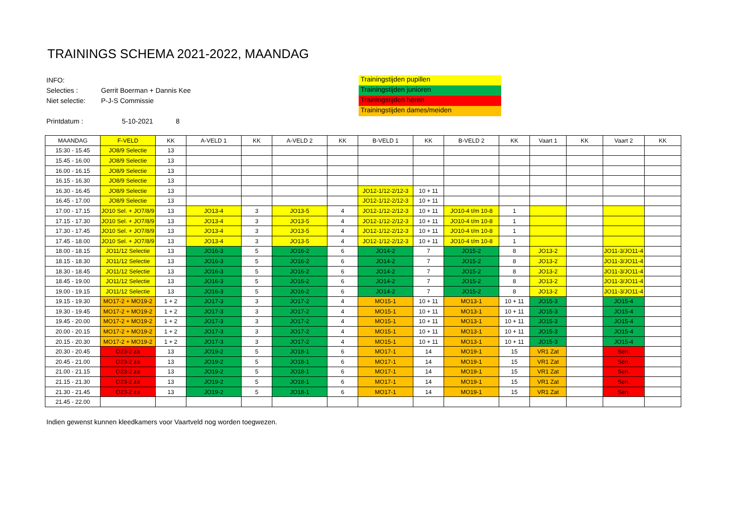TRAININGS SCHEMA 2021-2022, MAANDAG
INFO:
Selecties : Gerrit Boerman + Dannis Kee
Niet selectie: P-J-S Commissie
Printdatum : 5-10-2021 8
Trainingstijden pupillen
Trainingstijden junioren
Trainingstijden heren
Trainingstijden dames/meiden
| MAANDAG | F-VELD | KK | A-VELD 1 | KK | A-VELD 2 | KK | B-VELD 1 | KK | B-VELD 2 | KK | Vaart 1 | KK | Vaart 2 | KK |
| 15:30 - 15.45 | JO8/9 Selectie | 13 | | | | | | | | | | | | |
| 15.45 - 16.00 | JO8/9 Selectie | 13 | | | | | | | | | | | | |
| 16.00 - 16.15 | JO8/9 Selectie | 13 | | | | | | | | | | | | |
| 16.15 - 16.30 | JO8/9 Selectie | 13 | | | | | | | | | | | | |
| 16.30 - 16.45 | JO8/9 Selectie | 13 | | | | | JO12-1/12-2/12-3 | 10 + 11 | | | | | | |
| 16.45 - 17.00 | JO8/9 Selectie | 13 | | | | | JO12-1/12-2/12-3 | 10 + 11 | | | | | | |
| 17.00 - 17.15 | JO10 Sel. + JO7/8/9 | 13 | JO13-4 | 3 | JO13-5 | 4 | JO12-1/12-2/12-3 | 10 + 11 | JO10-4 t/m 10-8 | 1 | | | | |
| 17.15 - 17.30 | JO10 Sel. + JO7/8/9 | 13 | JO13-4 | 3 | JO13-5 | 4 | JO12-1/12-2/12-3 | 10 + 11 | JO10-4 t/m 10-8 | 1 | | | | |
| 17.30 - 17.45 | JO10 Sel. + JO7/8/9 | 13 | JO13-4 | 3 | JO13-5 | 4 | JO12-1/12-2/12-3 | 10 + 11 | JO10-4 t/m 10-8 | 1 | | | | |
| 17.45 - 18.00 | JO10 Sel. + JO7/8/9 | 13 | JO13-4 | 3 | JO13-5 | 4 | JO12-1/12-2/12-3 | 10 + 11 | JO10-4 t/m 10-8 | 1 | | | | |
| 18.00 - 18.15 | JO11/12 Selectie | 13 | JO16-3 | 5 | JO16-2 | 6 | JO14-2 | 7 | JO15-2 | 8 | JO13-2 | | JO11-3/JO11-4 | |
| 18.15 - 18.30 | JO11/12 Selectie | 13 | JO16-3 | 5 | JO16-2 | 6 | JO14-2 | 7 | JO15-2 | 8 | JO13-2 | | JO11-3/JO11-4 | |
| 18.30 - 18.45 | JO11/12 Selectie | 13 | JO16-3 | 5 | JO16-2 | 6 | JO14-2 | 7 | JO15-2 | 8 | JO13-2 | | JO11-3/JO11-4 | |
| 18.45 - 19.00 | JO11/12 Selectie | 13 | JO16-3 | 5 | JO16-2 | 6 | JO14-2 | 7 | JO15-2 | 8 | JO13-2 | | JO11-3/JO11-4 | |
| 19.00 - 19.15 | JO11/12 Selectie | 13 | JO16-3 | 5 | JO16-2 | 6 | JO14-2 | 7 | JO15-2 | 8 | JO13-2 | | JO11-3/JO11-4 | |
| 19.15 - 19.30 | MO17-2 + MO19-2 | 1 + 2 | JO17-3 | 3 | JO17-2 | 4 | MO15-1 | 10 + 11 | MO13-1 | 10 + 11 | JO15-3 | | JO15-4 | |
| 19.30 - 19.45 | MO17-2 + MO19-2 | 1 + 2 | JO17-3 | 3 | JO17-2 | 4 | MO15-1 | 10 + 11 | MO13-1 | 10 + 11 | JO15-3 | | JO15-4 | |
| 19.45 - 20.00 | MO17-2 + MO19-2 | 1 + 2 | JO17-3 | 3 | JO17-2 | 4 | MO15-1 | 10 + 11 | MO13-1 | 10 + 11 | JO15-3 | | JO15-4 | |
| 20.00 - 20.15 | MO17-2 + MO19-2 | 1 + 2 | JO17-3 | 3 | JO17-2 | 4 | MO15-1 | 10 + 11 | MO13-1 | 10 + 11 | JO15-3 | | JO15-4 | |
| 20.15 - 20.30 | MO17-2 + MO19-2 | 1 + 2 | JO17-3 | 3 | JO17-2 | 4 | MO15-1 | 10 + 11 | MO13-1 | 10 + 11 | JO15-3 | | JO15-4 | |
| 20.30 - 20.45 | O23-2 za | 13 | JO19-2 | 5 | JO18-1 | 6 | MO17-1 | 14 | MO19-1 | 15 | VR1 Zat | | Sen. | |
| 20.45 - 21.00 | O23-2 za | 13 | JO19-2 | 5 | JO18-1 | 6 | MO17-1 | 14 | MO19-1 | 15 | VR1 Zat | | Sen. | |
| 21.00 - 21.15 | O23-2 za | 13 | JO19-2 | 5 | JO18-1 | 6 | MO17-1 | 14 | MO19-1 | 15 | VR1 Zat | | Sen. | |
| 21.15 - 21.30 | O23-2 za | 13 | JO19-2 | 5 | JO18-1 | 6 | MO17-1 | 14 | MO19-1 | 15 | VR1 Zat | | Sen. | |
| 21.30 - 21.45 | O23-2 za | 13 | JO19-2 | 5 | JO18-1 | 6 | MO17-1 | 14 | MO19-1 | 15 | VR1 Zat | | Sen. | |
| 21.45 - 22.00 | | | | | | | | | | | | | | |
Indien gewenst kunnen kleedkamers voor Vaartveld nog worden toegwezen.